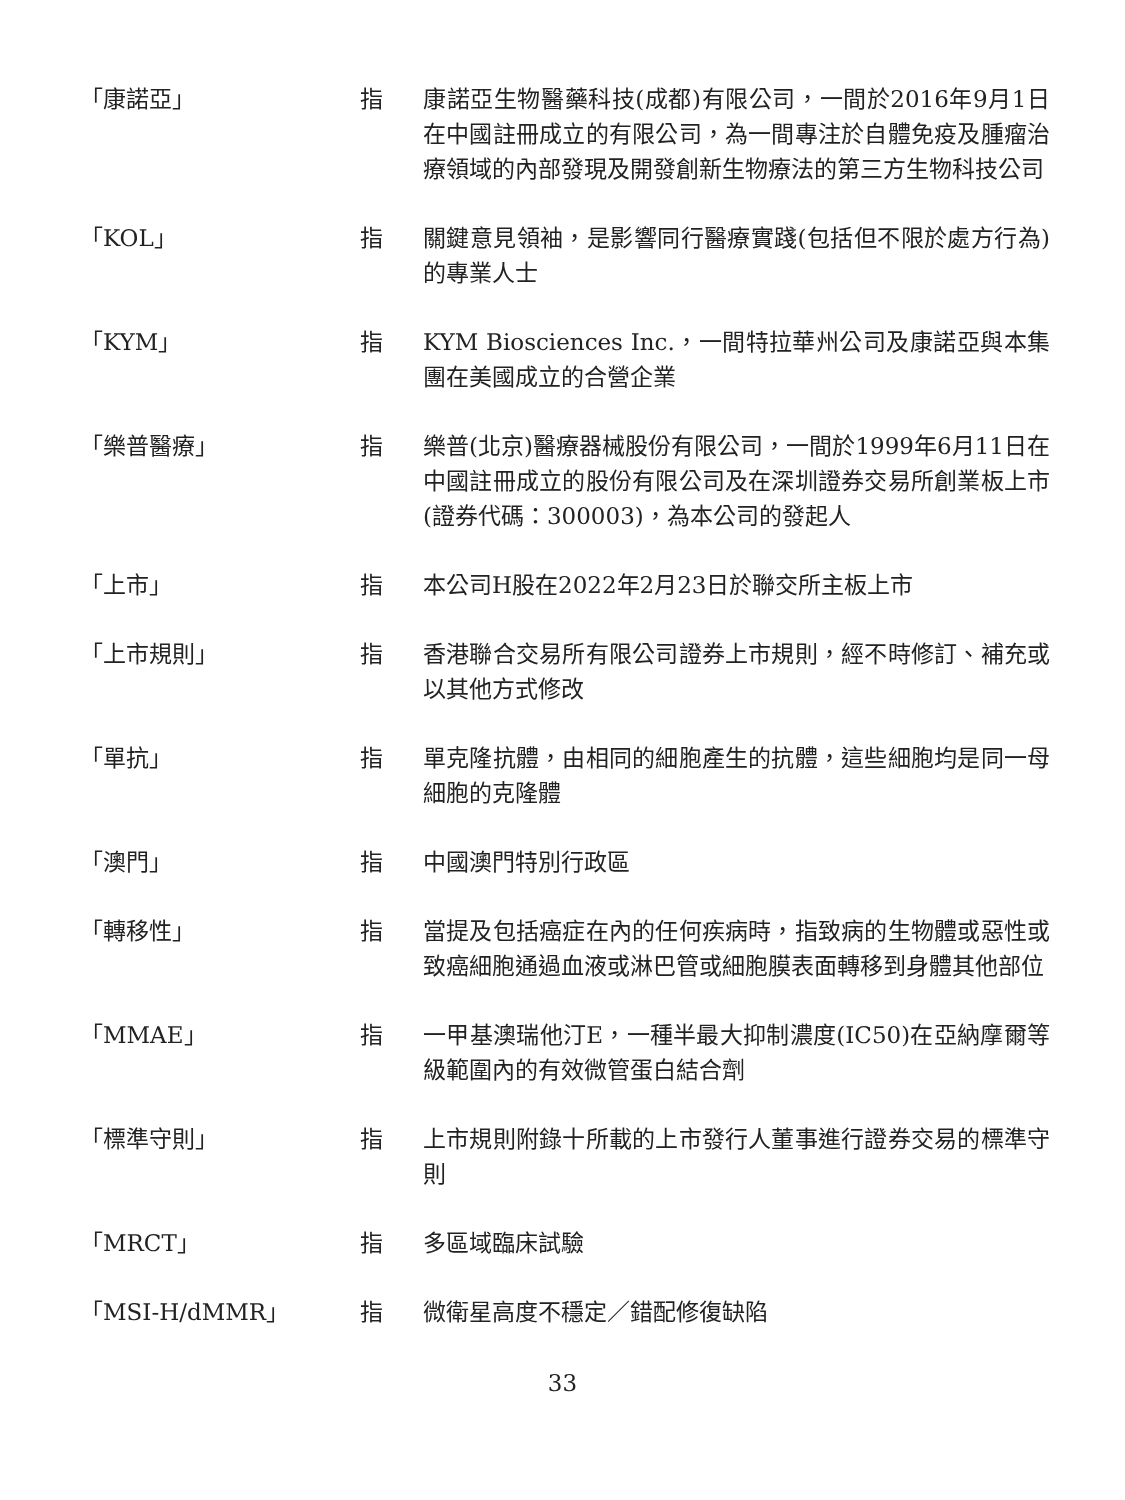「康諾亞」 指 康諾亞生物醫藥科技(成都)有限公司，一間於2016年9月1日在中國註冊成立的有限公司，為一間專注於自體免疫及腫瘤治療領域的內部發現及開發創新生物療法的第三方生物科技公司
「KOL」 指 關鍵意見領袖，是影響同行醫療實踐(包括但不限於處方行為)的專業人士
「KYM」 指 KYM Biosciences Inc.，一間特拉華州公司及康諾亞與本集團在美國成立的合營企業
「樂普醫療」 指 樂普(北京)醫療器械股份有限公司，一間於1999年6月11日在中國註冊成立的股份有限公司及在深圳證券交易所創業板上市(證券代碼：300003)，為本公司的發起人
「上市」 指 本公司H股在2022年2月23日於聯交所主板上市
「上市規則」 指 香港聯合交易所有限公司證券上市規則，經不時修訂、補充或以其他方式修改
「單抗」 指 單克隆抗體，由相同的細胞產生的抗體，這些細胞均是同一母細胞的克隆體
「澳門」 指 中國澳門特別行政區
「轉移性」 指 當提及包括癌症在內的任何疾病時，指致病的生物體或惡性或致癌細胞通過血液或淋巴管或細胞膜表面轉移到身體其他部位
「MMAE」 指 一甲基澳瑞他汀E，一種半最大抑制濃度(IC50)在亞納摩爾等級範圍內的有效微管蛋白結合劑
「標準守則」 指 上市規則附錄十所載的上市發行人董事進行證券交易的標準守則
「MRCT」 指 多區域臨床試驗
「MSI-H/dMMR」 指 微衛星高度不穩定／錯配修復缺陷
33